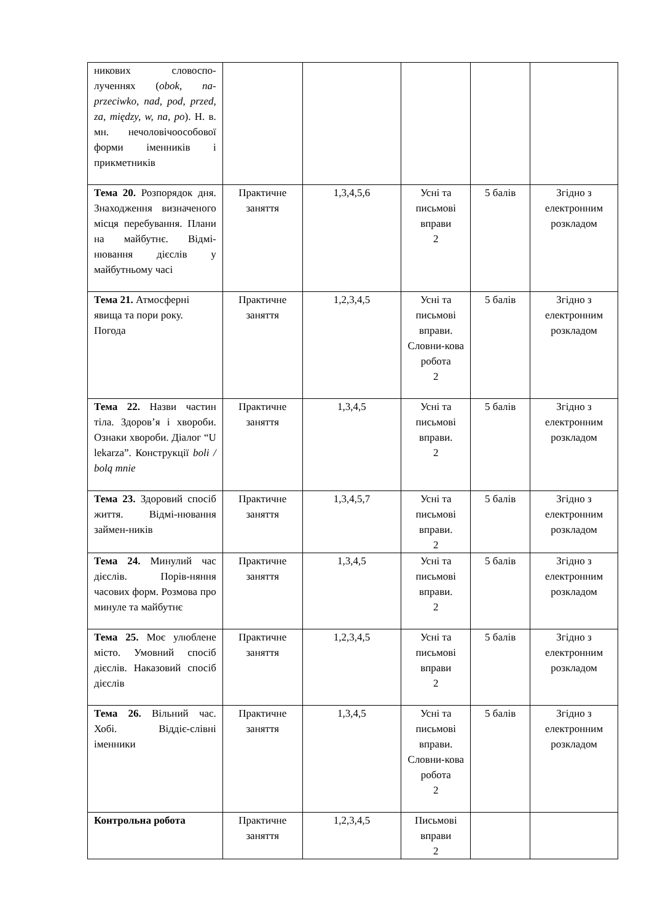| никових словоспо-лученнях ( obok, na-przeciwko, nad, pod, przed, za, między, w, na, po ). Н. в. мн. нечоловічоособової форми іменників і прикметників | | | | | |
| Тема 20. Розпорядок дня. Знаходження визначеного місця перебування. Плани на майбутнє. Відмі-нювання дієслів у майбутньому часі | Практичне заняття | 1,3,4,5,6 | Усні та письмові вправи 2 | 5 балів | Згідно з електронним розкладом |
| Тема 21. Атмосферні явища та пори року. Погода | Практичне заняття | 1,2,3,4,5 | Усні та письмові вправи. Словни-кова робота 2 | 5 балів | Згідно з електронним розкладом |
| Тема 22. Назви частин тіла. Здоров’я і хвороби. Ознаки хвороби. Діалог “U lekarza”. Конструкції boli / bolą mnie | Практичне заняття | 1,3,4,5 | Усні та письмові вправи. 2 | 5 балів | Згідно з електронним розкладом |
| Тема 23. Здоровий спосіб життя. Відмі-нювання займен-ників | Практичне заняття | 1,3,4,5,7 | Усні та письмові вправи. 2 | 5 балів | Згідно з електронним розкладом |
| Тема 24. Минулий час дієслів. Порів-няння часових форм. Розмова про минуле та майбутнє | Практичне заняття | 1,3,4,5 | Усні та письмові вправи. 2 | 5 балів | Згідно з електронним розкладом |
| Тема 25. Моє улюблене місто. Умовний спосіб дієслів. Наказовий спосіб дієслів | Практичне заняття | 1,2,3,4,5 | Усні та письмові вправи 2 | 5 балів | Згідно з електронним розкладом |
| Тема 26. Вільний час. Хобі. Віддіє-слівні іменники | Практичне заняття | 1,3,4,5 | Усні та письмові вправи. Словни-кова робота 2 | 5 балів | Згідно з електронним розкладом |
| Контрольна робота | Практичне заняття | 1,2,3,4,5 | Письмові вправи 2 | | |